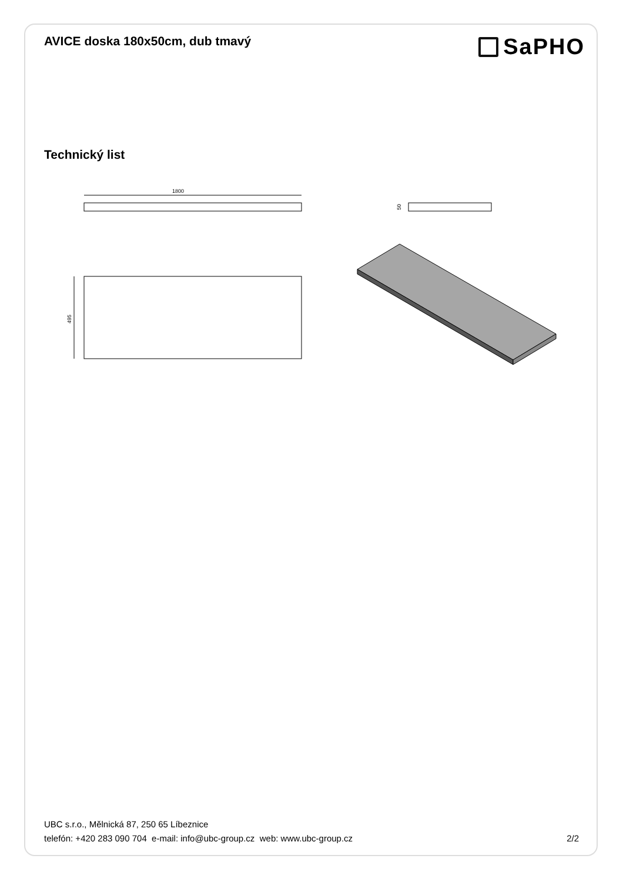AVICE doska 180x50cm, dub tmavý
SaPHO
Technický list
1800
50
495
UBC s.r.o., Mělnická 87, 250 65 Líbeznice
telefón: +420 283 090 704 e-mail: info@ubc-group.cz web: www.ubc-group.cz 2/2